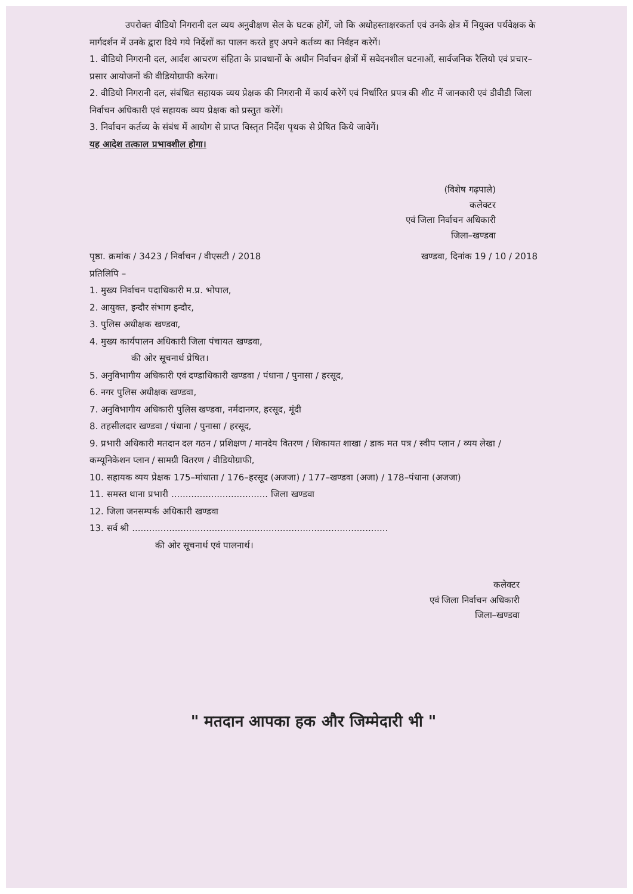उपरोक्त वीडियो निगरानी दल व्यय अनुवीक्षण सेल के घटक होगें, जो कि अधोहस्ताक्षरकर्ता एवं उनके क्षेत्र में नियुक्त पर्यवेक्षक के मार्गदर्शन में उनके द्वारा दिये गये निर्देशों का पालन करते हुए अपने कर्तव्य का निर्वहन करेगें।
1. वीडियो निगरानी दल, आर्दश आचरण संहिता के प्रावधानों के अधीन निर्वाचन क्षेत्रों में सवेदनशील घटनाओं, सार्वजनिक रैलियो एवं प्रचार–प्रसार आयोजनों की वीडियोग्राफी करेगा।
2. वीडियो निगरानी दल, संबंधित सहायक व्यय प्रेक्षक की निगरानी में कार्य करेगें एवं निर्धारित प्रपत्र की शीट में जानकारी एवं डीवीडी जिला निर्वाचन अधिकारी एवं सहायक व्यय प्रेक्षक को प्रस्तुत करेगें।
3. निर्वाचन कर्तव्य के संबंध में आयोग से प्राप्त विस्तृत निर्देश पृथक से प्रेषित किये जावेगें।
यह आदेश तत्काल प्रभावशील होगा।
(विशेष गढ़पाले)
कलेक्टर
एवं जिला निर्वाचन अधिकारी
जिला–खण्डवा
पृष्ठा. क्रमांक / 3423 / निर्वाचन / वीएसटी / 2018 खण्डवा, दिनांक 19 / 10 / 2018
प्रतिलिपि –
1. मुख्य निर्वाचन पदाधिकारी म.प्र. भोपाल,
2. आयुक्त, इन्दौर संभाग इन्दौर,
3. पुलिस अधीक्षक खण्डवा,
4. मुख्य कार्यपालन अधिकारी जिला पंचायत खण्डवा,
की ओर सूचनार्थ प्रेषित।
5. अनुविभागीय अधिकारी एवं दण्डाधिकारी खण्डवा / पंधाना / पुनासा / हरसूद,
6. नगर पुलिस अधीक्षक खण्डवा,
7. अनुविभागीय अधिकारी पुलिस खण्डवा, नर्मदानगर, हरसूद, मूंदी
8. तहसीलदार खण्डवा / पंधाना / पुनासा / हरसूद,
9. प्रभारी अधिकारी मतदान दल गठन / प्रशिक्षण / मानदेय वितरण / शिकायत शाखा / डाक मत पत्र / स्वीप प्लान / व्यय लेखा / कम्यूनिकेशन प्लान / सामग्री वितरण / वीडियोग्राफी,
10. सहायक व्यय प्रेक्षक 175–मांधाता / 176–हरसूद (अजजा) / 177–खण्डवा (अजा) / 178–पंधाना (अजजा)
11. समस्त थाना प्रभारी .................................. जिला खण्डवा
12. जिला जनसम्पर्क अधिकारी खण्डवा
13. सर्व श्री ..........................................................................................
की ओर सूचनार्थ एवं पालनार्थ।
कलेक्टर
एवं जिला निर्वाचन अधिकारी
जिला–खण्डवा
" मतदान आपका हक और जिम्मेदारी भी "